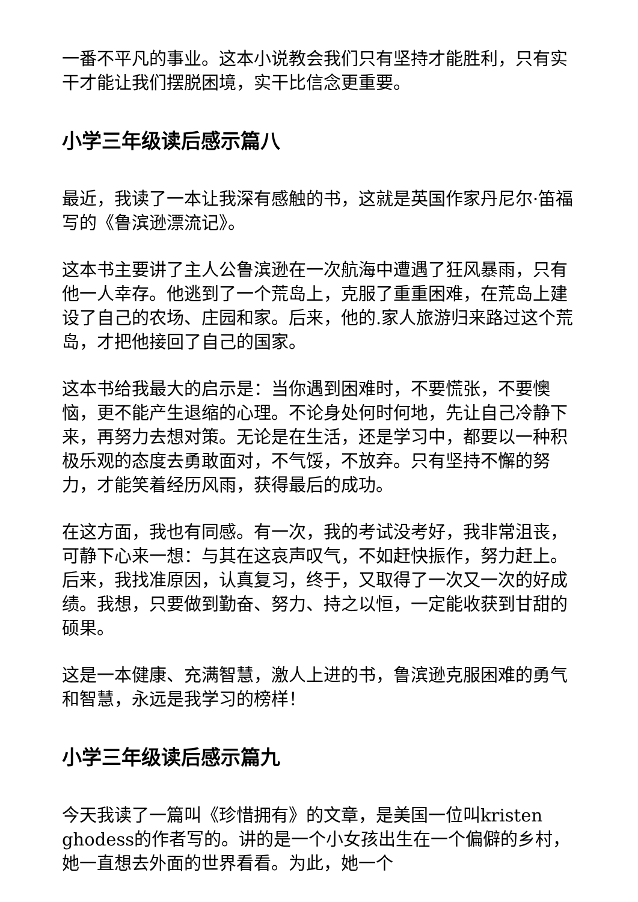一番不平凡的事业。这本小说教会我们只有坚持才能胜利，只有实干才能让我们摆脱困境，实干比信念更重要。
小学三年级读后感示篇八
最近，我读了一本让我深有感触的书，这就是英国作家丹尼尔·笛福写的《鲁滨逊漂流记》。
这本书主要讲了主人公鲁滨逊在一次航海中遭遇了狂风暴雨，只有他一人幸存。他逃到了一个荒岛上，克服了重重困难，在荒岛上建设了自己的农场、庄园和家。后来，他的.家人旅游归来路过这个荒岛，才把他接回了自己的国家。
这本书给我最大的启示是：当你遇到困难时，不要慌张，不要懊恼，更不能产生退缩的心理。不论身处何时何地，先让自己冷静下来，再努力去想对策。无论是在生活，还是学习中，都要以一种积极乐观的态度去勇敢面对，不气馁，不放弃。只有坚持不懈的努力，才能笑着经历风雨，获得最后的成功。
在这方面，我也有同感。有一次，我的考试没考好，我非常沮丧，可静下心来一想：与其在这哀声叹气，不如赶快振作，努力赶上。后来，我找准原因，认真复习，终于，又取得了一次又一次的好成绩。我想，只要做到勤奋、努力、持之以恒，一定能收获到甘甜的硕果。
这是一本健康、充满智慧，激人上进的书，鲁滨逊克服困难的勇气和智慧，永远是我学习的榜样！
小学三年级读后感示篇九
今天我读了一篇叫《珍惜拥有》的文章，是美国一位叫kristen ghodess的作者写的。讲的是一个小女孩出生在一个偏僻的乡村，她一直想去外面的世界看看。为此，她一个